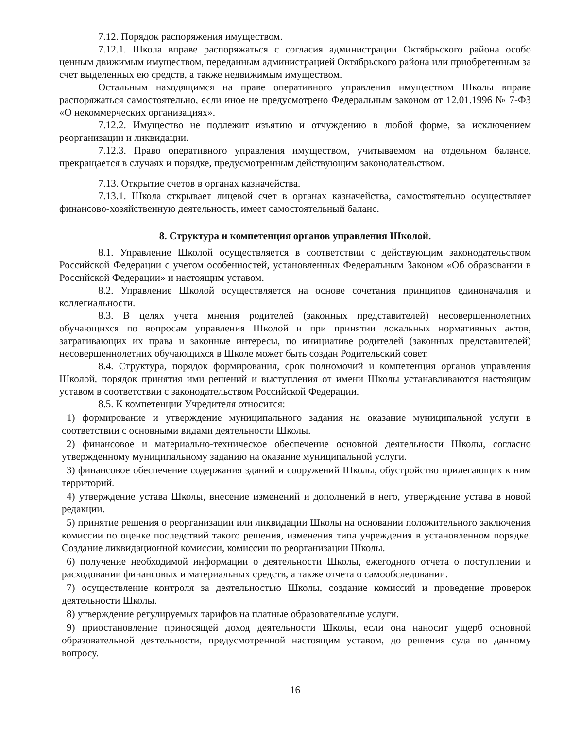7.12. Порядок распоряжения имуществом.
7.12.1. Школа вправе распоряжаться с согласия администрации Октябрьского района особо ценным движимым имуществом, переданным администрацией Октябрьского района или приобретенным за счет выделенных ею средств, а также недвижимым имуществом.
Остальным находящимся на праве оперативного управления имуществом Школы вправе распоряжаться самостоятельно, если иное не предусмотрено Федеральным законом от 12.01.1996 № 7-ФЗ «О некоммерческих организациях».
7.12.2. Имущество не подлежит изъятию и отчуждению в любой форме, за исключением реорганизации и ликвидации.
7.12.3. Право оперативного управления имуществом, учитываемом на отдельном балансе, прекращается в случаях и порядке, предусмотренным действующим законодательством.
7.13. Открытие счетов в органах казначейства.
7.13.1. Школа открывает лицевой счет в органах казначейства, самостоятельно осуществляет финансово-хозяйственную деятельность, имеет самостоятельный баланс.
8. Структура и компетенция органов управления Школой.
8.1. Управление Школой осуществляется в соответствии с действующим законодательством Российской Федерации с учетом особенностей, установленных Федеральным Законом «Об образовании в Российской Федерации» и настоящим уставом.
8.2. Управление Школой осуществляется на основе сочетания принципов единоначалия и коллегиальности.
8.3. В целях учета мнения родителей (законных представителей) несовершеннолетних обучающихся по вопросам управления Школой и при принятии локальных нормативных актов, затрагивающих их права и законные интересы, по инициативе родителей (законных представителей) несовершеннолетних обучающихся в Школе может быть создан Родительский совет.
8.4. Структура, порядок формирования, срок полномочий и компетенция органов управления Школой, порядок принятия ими решений и выступления от имени Школы устанавливаются настоящим уставом в соответствии с законодательством Российской Федерации.
8.5. К компетенции Учредителя относится:
1) формирование и утверждение муниципального задания на оказание муниципальной услуги в соответствии с основными видами деятельности Школы.
2) финансовое и материально-техническое обеспечение основной деятельности Школы, согласно утвержденному муниципальному заданию на оказание муниципальной услуги.
3) финансовое обеспечение содержания зданий и сооружений Школы, обустройство прилегающих к ним территорий.
4) утверждение устава Школы, внесение изменений и дополнений в него, утверждение устава в новой редакции.
5) принятие решения о реорганизации или ликвидации Школы на основании положительного заключения комиссии по оценке последствий такого решения, изменения типа учреждения в установленном порядке. Создание ликвидационной комиссии, комиссии по реорганизации Школы.
6) получение необходимой информации о деятельности Школы, ежегодного отчета о поступлении и расходовании финансовых и материальных средств, а также отчета о самообследовании.
7) осуществление контроля за деятельностью Школы, создание комиссий и проведение проверок деятельности Школы.
8) утверждение регулируемых тарифов на платные образовательные услуги.
9) приостановление приносящей доход деятельности Школы, если она наносит ущерб основной образовательной деятельности, предусмотренной настоящим уставом, до решения суда по данному вопросу.
16